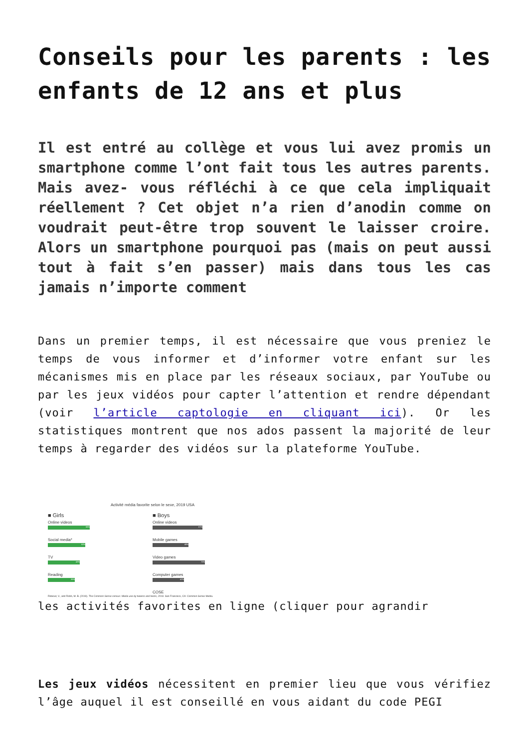Conseils pour les parents : les enfants de 12 ans et plus
Il est entré au collège et vous lui avez promis un smartphone comme l’ont fait tous les autres parents. Mais avez- vous réfléchi à ce que cela impliquait réellement ? Cet objet n’a rien d’anodin comme on voudrait peut-être trop souvent le laisser croire. Alors un smartphone pourquoi pas (mais on peut aussi tout à fait s’en passer) mais dans tous les cas jamais n’importe comment
Dans un premier temps, il est nécessaire que vous preniez le temps de vous informer et d’informer votre enfant sur les mécanismes mis en place par les réseaux sociaux, par YouTube ou par les jeux vidéos pour capter l’attention et rendre dépendant (voir l’article captologie en cliquant ici). Or les statistiques montrent que nos ados passent la majorité de leur temps à regarder des vidéos sur la plateforme YouTube.
Activité média favorite selon le sexe, 2019 USA
■ Girls
Online videos
56%
Social media*
50%
TV
43%
Reading
36%
■ Boys
Online videos
67%
Mobile games
48%
Video games
70%
Computer games
42%
COSE
Rideout, V., and Robb, M. B. (2019). The Common Sense census: Media use by tweens and teens, 2019. San Francisco, CA: Common Sense Media.
les activités favorites en ligne (cliquer pour agrandir
Les jeux vidéos nécessitent en premier lieu que vous vérifiez l’âge auquel il est conseillé en vous aidant du code PEGI